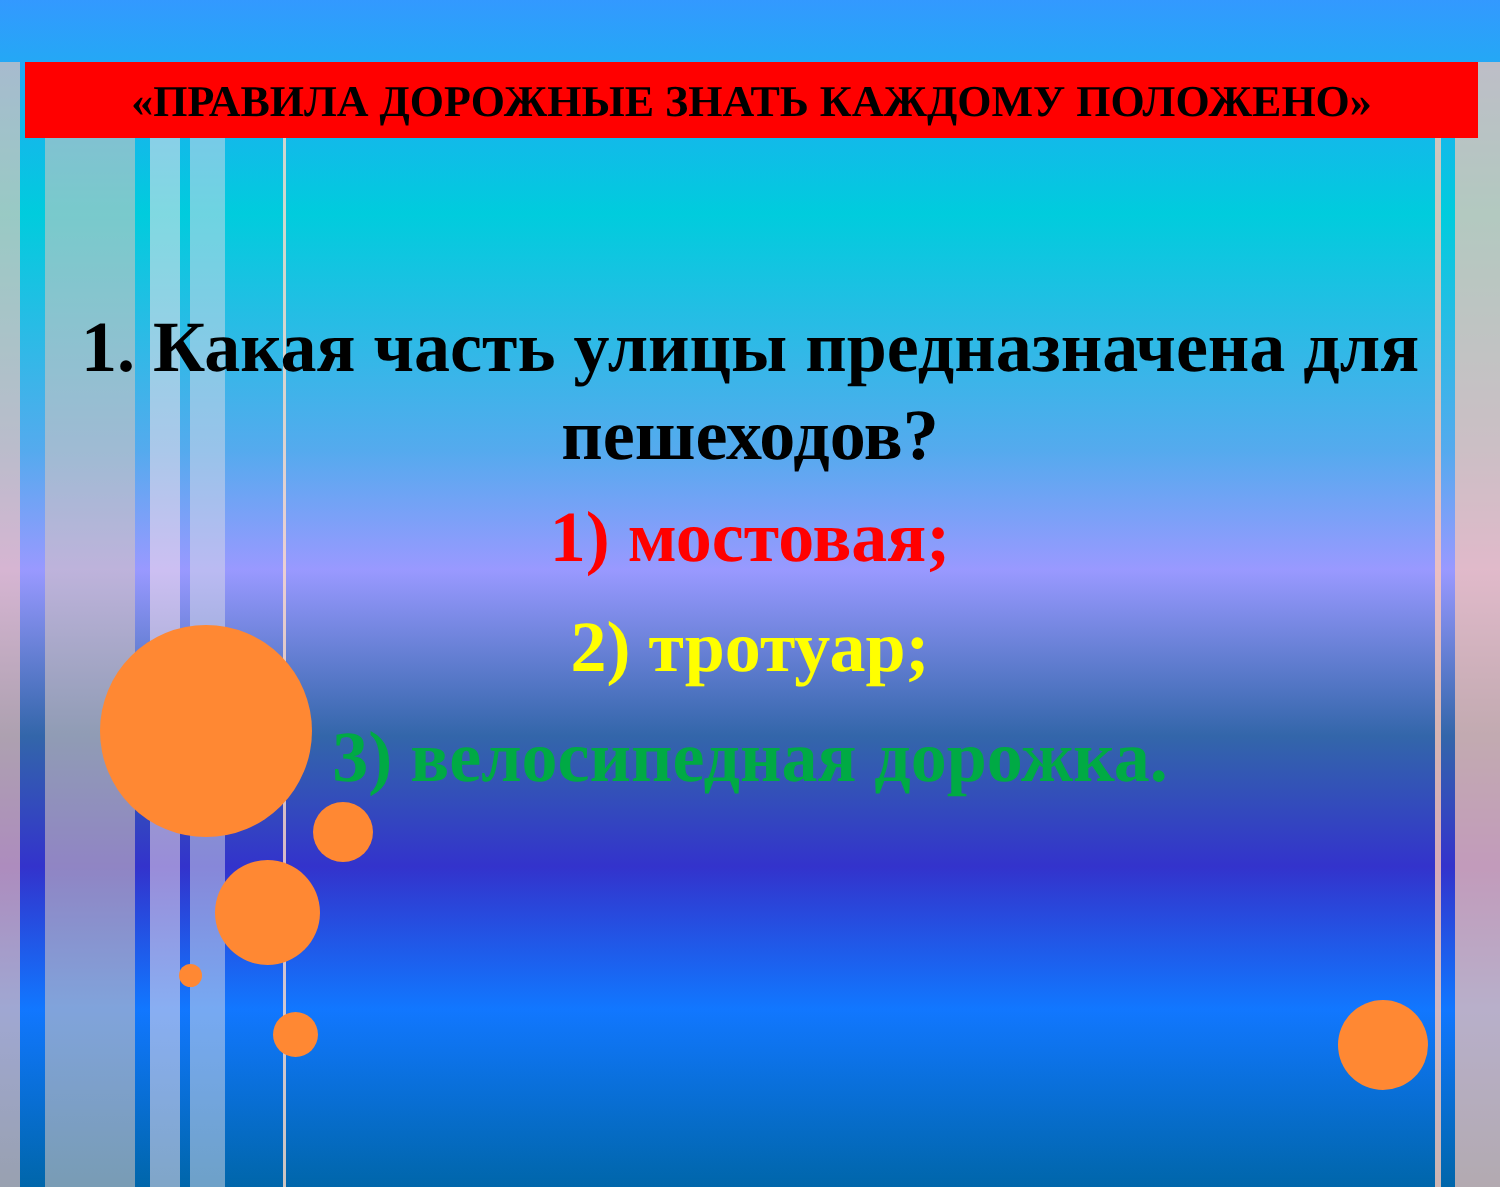«ПРАВИЛА ДОРОЖНЫЕ ЗНАТЬ КАЖДОМУ ПОЛОЖЕНО»
1. Какая часть улицы предназначена для пешеходов?
1) мостовая;
2) тротуар;
3) велосипедная дорожка.